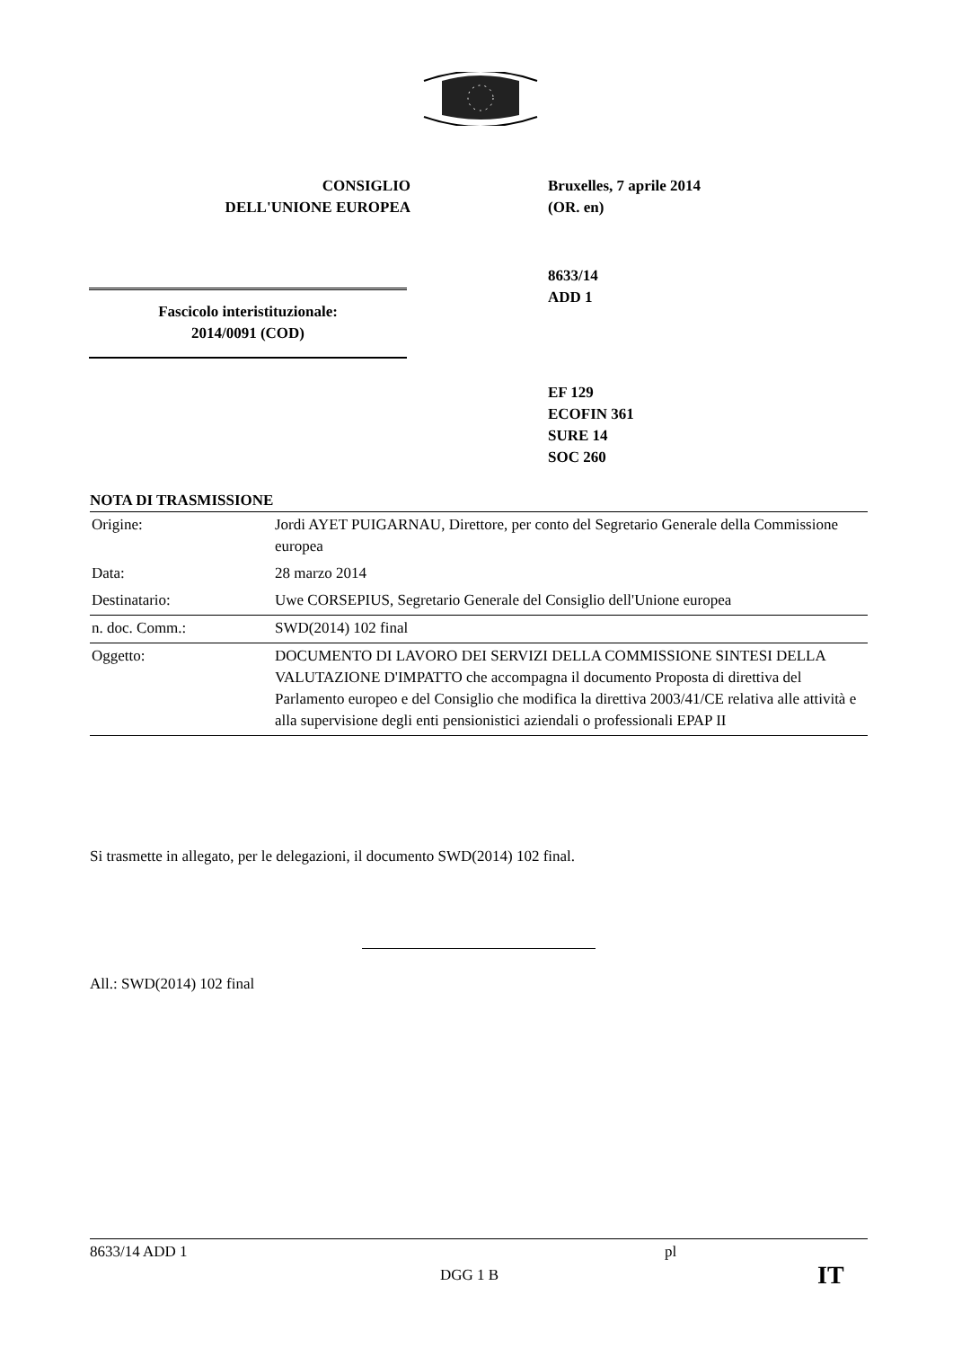CONSIGLIO
DELL'UNIONE EUROPEA
Bruxelles, 7 aprile 2014
(OR. en)
8633/14
ADD 1
EF 129
ECOFIN 361
SURE 14
SOC 260
Fascicolo interistituzionale:
2014/0091 (COD)
NOTA DI TRASMISSIONE
| Origine: | Jordi AYET PUIGARNAU, Direttore, per conto del Segretario Generale della Commissione europea |
| Data: | 28 marzo 2014 |
| Destinatario: | Uwe CORSEPIUS, Segretario Generale del Consiglio dell'Unione europea |
| n. doc. Comm.: | SWD(2014) 102 final |
| Oggetto: | DOCUMENTO DI LAVORO DEI SERVIZI DELLA COMMISSIONE SINTESI DELLA VALUTAZIONE D'IMPATTO che accompagna il documento Proposta di direttiva del Parlamento europeo e del Consiglio che modifica la direttiva 2003/41/CE relativa alle attività e alla supervisione degli enti pensionistici aziendali o professionali EPAP II |
Si trasmette in allegato, per le delegazioni, il documento SWD(2014) 102 final.
All.: SWD(2014) 102 final
8633/14 ADD 1 pl
DGG 1 B IT